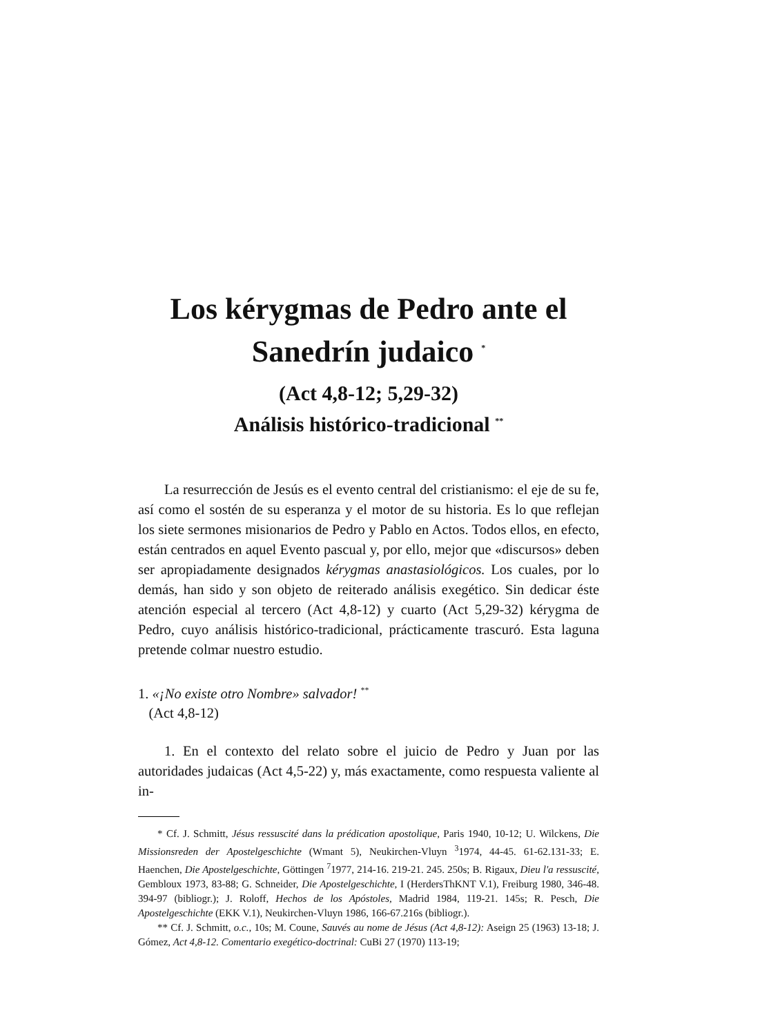Los kérygmas de Pedro ante el Sanedrín judaico <sup>*</sup>
(Act 4,8-12; 5,29-32)
Análisis histórico-tradicional <sup>**</sup>
La resurrección de Jesús es el evento central del cristianismo: el eje de su fe, así como el sostén de su esperanza y el motor de su historia. Es lo que reflejan los siete sermones misionarios de Pedro y Pablo en Actos. Todos ellos, en efecto, están centrados en aquel Evento pascual y, por ello, mejor que «discursos» deben ser apropiadamente designados kérygmas anastasiológicos. Los cuales, por lo demás, han sido y son objeto de reiterado análisis exegético. Sin dedicar éste atención especial al tercero (Act 4,8-12) y cuarto (Act 5,29-32) kérygma de Pedro, cuyo análisis histórico-tradicional, prácticamente trascuró. Esta laguna pretende colmar nuestro estudio.
1. «¡No existe otro Nombre» salvador! <sup>**</sup>
(Act 4,8-12)
1. En el contexto del relato sobre el juicio de Pedro y Juan por las autoridades judaicas (Act 4,5-22) y, más exactamente, como respuesta valiente al in-
* Cf. J. Schmitt, Jésus ressuscité dans la prédication apostolique, Paris 1940, 10-12; U. Wilckens, Die Missionsreden der Apostelgeschichte (Wmant 5), Neukirchen-Vluyn <sup>3</sup>1974, 44-45. 61-62.131-33; E. Haenchen, Die Apostelgeschichte, Göttingen <sup>7</sup>1977, 214-16. 219-21. 245. 250s; B. Rigaux, Dieu l'a ressuscité, Gembloux 1973, 83-88; G. Schneider, Die Apostelgeschichte, I (HerdersThKNT V.1), Freiburg 1980, 346-48. 394-97 (bibliogr.); J. Roloff, Hechos de los Apóstoles, Madrid 1984, 119-21. 145s; R. Pesch, Die Apostelgeschichte (EKK V.1), Neukirchen-Vluyn 1986, 166-67.216s (bibliogr.).
** Cf. J. Schmitt, o.c., 10s; M. Coune, Sauvés au nome de Jésus (Act 4,8-12): Aseign 25 (1963) 13-18; J. Gómez, Act 4,8-12. Comentario exegético-doctrinal: CuBi 27 (1970) 113-19;